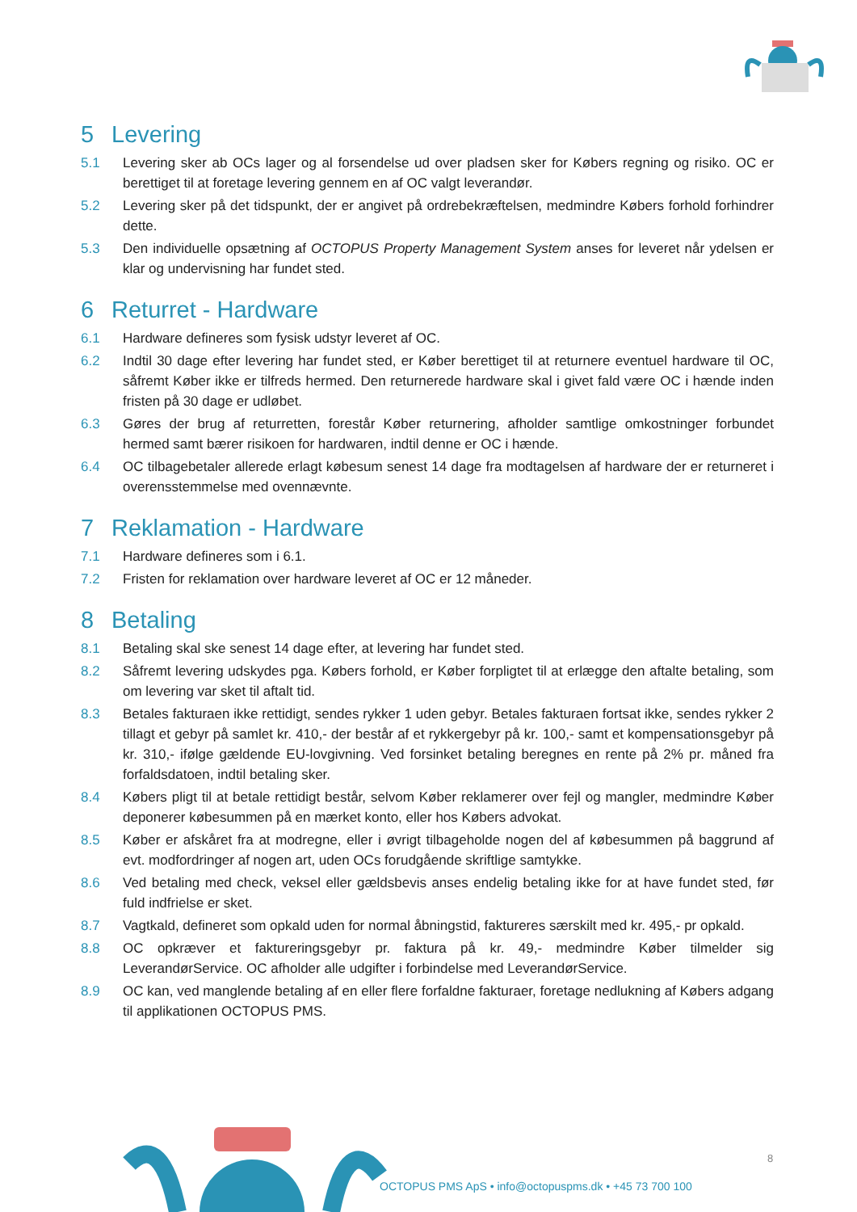5 Levering
5.1 Levering sker ab OCs lager og al forsendelse ud over pladsen sker for Købers regning og risiko. OC er berettiget til at foretage levering gennem en af OC valgt leverandør.
5.2 Levering sker på det tidspunkt, der er angivet på ordrebekræftelsen, medmindre Købers forhold forhindrer dette.
5.3 Den individuelle opsætning af OCTOPUS Property Management System anses for leveret når ydelsen er klar og undervisning har fundet sted.
6 Returret - Hardware
6.1 Hardware defineres som fysisk udstyr leveret af OC.
6.2 Indtil 30 dage efter levering har fundet sted, er Køber berettiget til at returnere eventuel hardware til OC, såfremt Køber ikke er tilfreds hermed. Den returnerede hardware skal i givet fald være OC i hænde inden fristen på 30 dage er udløbet.
6.3 Gøres der brug af returretten, forestår Køber returnering, afholder samtlige omkostninger forbundet hermed samt bærer risikoen for hardwaren, indtil denne er OC i hænde.
6.4 OC tilbagebetaler allerede erlagt købesum senest 14 dage fra modtagelsen af hardware der er returneret i overensstemmelse med ovennævnte.
7 Reklamation - Hardware
7.1 Hardware defineres som i 6.1.
7.2 Fristen for reklamation over hardware leveret af OC er 12 måneder.
8 Betaling
8.1 Betaling skal ske senest 14 dage efter, at levering har fundet sted.
8.2 Såfremt levering udskydes pga. Købers forhold, er Køber forpligtet til at erlægge den aftalte betaling, som om levering var sket til aftalt tid.
8.3 Betales fakturaen ikke rettidigt, sendes rykker 1 uden gebyr. Betales fakturaen fortsat ikke, sendes rykker 2 tillagt et gebyr på samlet kr. 410,- der består af et rykkergebyr på kr. 100,- samt et kompensationsgebyr på kr. 310,- ifølge gældende EU-lovgivning. Ved forsinket betaling beregnes en rente på 2% pr. måned fra forfaldsdatoen, indtil betaling sker.
8.4 Købers pligt til at betale rettidigt består, selvom Køber reklamerer over fejl og mangler, medmindre Køber deponerer købesummen på en mærket konto, eller hos Købers advokat.
8.5 Køber er afskåret fra at modregne, eller i øvrigt tilbageholde nogen del af købesummen på baggrund af evt. modfordringer af nogen art, uden OCs forudgående skriftlige samtykke.
8.6 Ved betaling med check, veksel eller gældsbevis anses endelig betaling ikke for at have fundet sted, før fuld indfrielse er sket.
8.7 Vagtkald, defineret som opkald uden for normal åbningstid, faktureres særskilt med kr. 495,- pr opkald.
8.8 OC opkræver et faktureringsgebyr pr. faktura på kr. 49,- medmindre Køber tilmelder sig LeverandørService. OC afholder alle udgifter i forbindelse med LeverandørService.
8.9 OC kan, ved manglende betaling af en eller flere forfaldne fakturaer, foretage nedlukning af Købers adgang til applikationen OCTOPUS PMS.
8
OCTOPUS PMS ApS • info@octopuspms.dk • +45 73 700 100